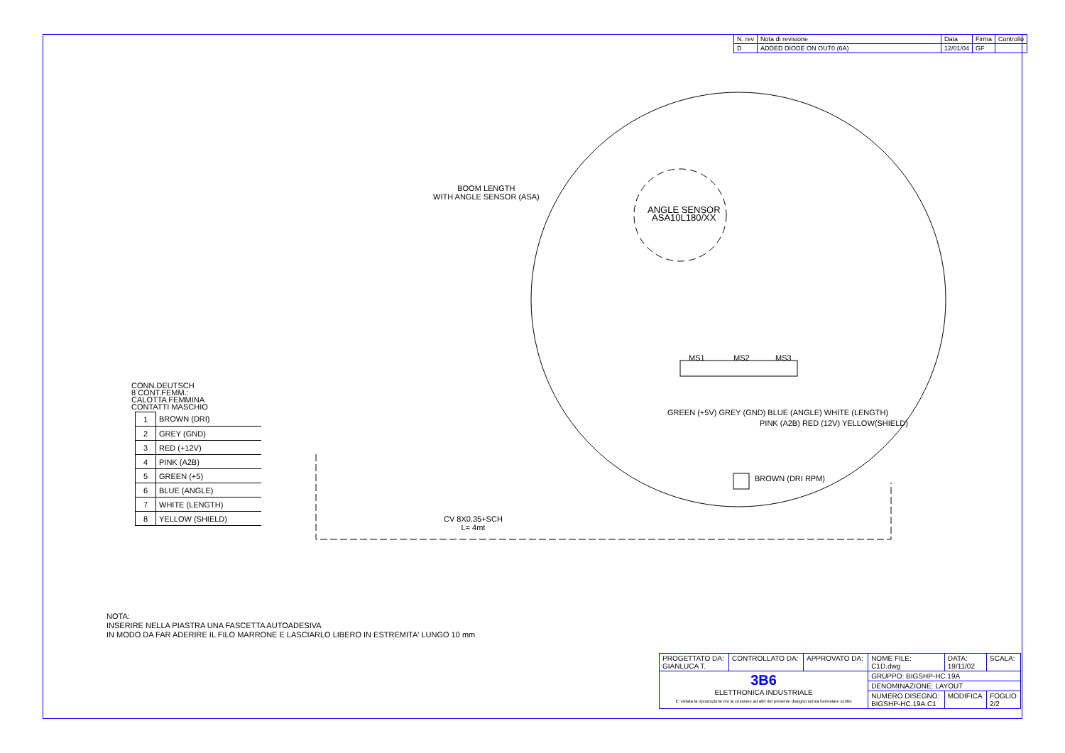| N. rev | Nota di revisione | Data | Firma | Controllo |
| --- | --- | --- | --- | --- |
| D | ADDED DIODE ON OUT0 (6A) | 12/01/04 | GF | |
BOOM LENGTH
WITH ANGLE SENSOR (ASA)
ANGLE SENSOR
ASA10L180/XX
MS1 MS2 MS3
GREEN (+5V) GREY (GND) BLUE (ANGLE) WHITE (LENGTH)
PINK (A2B) RED (12V) YELLOW(SHIELD)
BROWN (DRI RPM)
CONN.DEUTSCH
8 CONT.FEMM.:
CALOTTA FEMMINA
CONTATTI MASCHIO
| 1 | BROWN (DRI) |
| 2 | GREY (GND) |
| 3 | RED (+12V) |
| 4 | PINK (A2B) |
| 5 | GREEN (+5) |
| 6 | BLUE (ANGLE) |
| 7 | WHITE (LENGTH) |
| 8 | YELLOW (SHIELD) |
CV 8X0.35+SCH
L= 4mt
NOTA:
INSERIRE NELLA PIASTRA UNA FASCETTA AUTOADESIVA
IN MODO DA FAR ADERIRE IL FILO MARRONE E LASCIARLO LIBERO IN ESTREMITA' LUNGO 10 mm
| PROGETTATO DA: GIANLUCA T. | CONTROLLATO DA: | APPROVATO DA: | NOME FILE: C1D.dwg | DATA: 19/11/02 | SCALA: |
| 3B6 ELETTRONICA INDUSTRIALE E' vietata la riproduzione e/o la cessione ad altri del presente disegno senza benestare scritto | | | GRUPPO: BIGSHP-HC.19A | | |
| | | | DENOMINAZIONE: LAYOUT | | |
| | | | NUMERO DISEGNO: BIGSHP-HC.19A.C1 | MODIFICA | FOGLIO 2/2 |